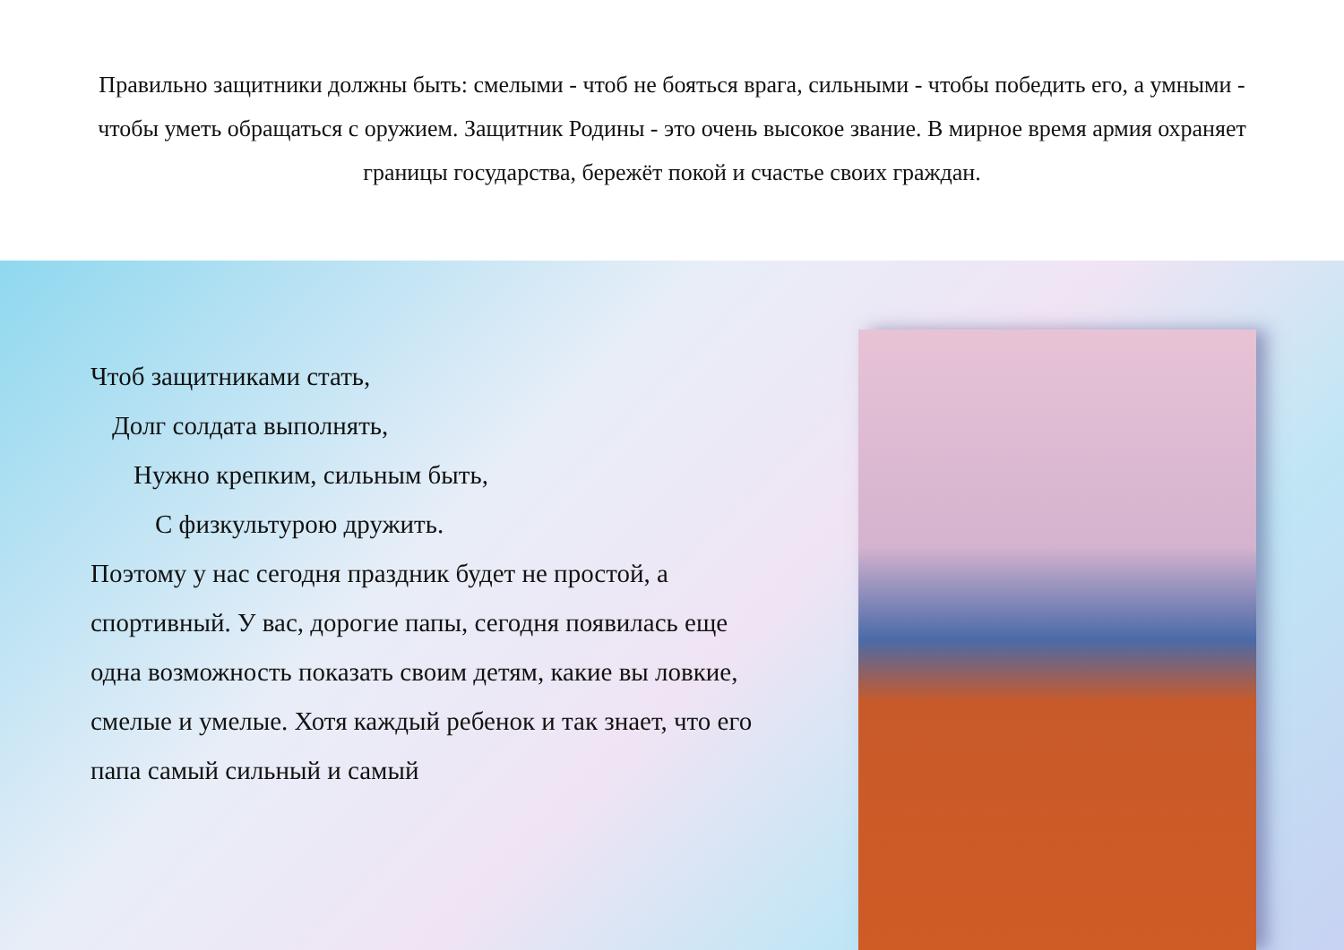Правильно защитники должны быть: смелыми - чтоб не бояться врага, сильными - чтобы победить его, а умными - чтобы уметь обращаться с оружием. Защитник Родины - это очень высокое звание. В мирное время армия охраняет границы государства, бережёт покой и счастье своих граждан.
Чтоб защитниками стать,
Долг солдата выполнять,
Нужно крепким, сильным быть,
С физкультурою дружить.
Поэтому у нас сегодня праздник будет не простой, а спортивный. У вас, дорогие папы, сегодня появилась еще одна возможность показать своим детям, какие вы ловкие, смелые и умелые. Хотя каждый ребенок и так знает, что его папа самый сильный и самый